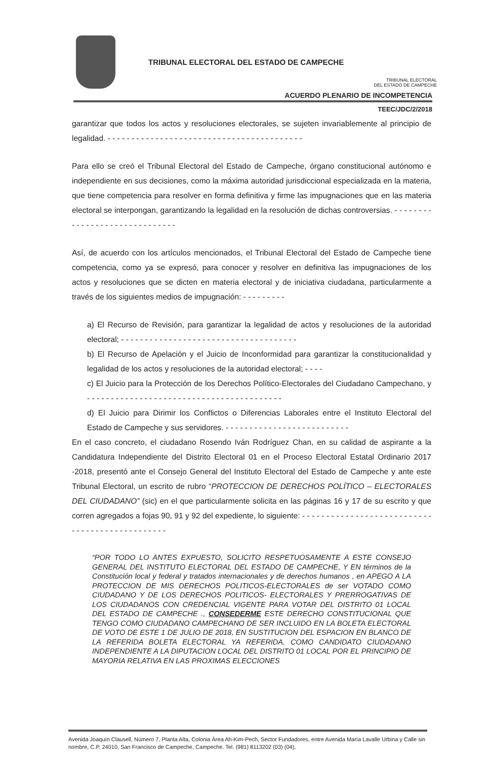TRIBUNAL ELECTORAL DEL ESTADO DE CAMPECHE
TRIBUNAL ELECTORAL
DEL ESTADO DE CAMPECHE
ACUERDO PLENARIO DE INCOMPETENCIA
TEEC/JDC/2/2018
garantizar que todos los actos y resoluciones electorales, se sujeten invariablemente al principio de legalidad. - - - - - - - - - - - - - - - - - - - - - - - - - - - - - - - - - - - - - - - - -
Para ello se creó el Tribunal Electoral del Estado de Campeche, órgano constitucional autónomo e independiente en sus decisiones, como la máxima autoridad jurisdiccional especializada en la materia, que tiene competencia para resolver en forma definitiva y firme las impugnaciones que en las materia electoral se interpongan, garantizando la legalidad en la resolución de dichas controversias. - - - - - - - - - - - - - - - - - - - - - - - - - - - - - -
Así, de acuerdo con los artículos mencionados, el Tribunal Electoral del Estado de Campeche tiene competencia, como ya se expresó, para conocer y resolver en definitiva las impugnaciones de los actos y resoluciones que se dicten en materia electoral y de iniciativa ciudadana, particularmente a través de los siguientes medios de impugnación: - - - - - - - - -
a) El Recurso de Revisión, para garantizar la legalidad de actos y resoluciones de la autoridad electoral; - - - - - - - - - - - - - - - - - - - - - - - - - - - - - - - - - - - - -
b) El Recurso de Apelación y el Juicio de Inconformidad para garantizar la constitucionalidad y legalidad de los actos y resoluciones de la autoridad electoral; - - - -
c) El Juicio para la Protección de los Derechos Político-Electorales del Ciudadano Campechano, y - - - - - - - - - - - - - - - - - - - - - - - - - - - - - - - - - - - - - - - - -
d) El Juicio para Dirimir los Conflictos o Diferencias Laborales entre el Instituto Electoral del Estado de Campeche y sus servidores. - - - - - - - - - - - - - - - - - - - - - - - - - -
En el caso concreto, el ciudadano Rosendo Iván Rodríguez Chan, en su calidad de aspirante a la Candidatura Independiente del Distrito Electoral 01 en el Proceso Electoral Estatal Ordinario 2017 -2018, presentó ante el Consejo General del Instituto Electoral del Estado de Campeche y ante este Tribunal Electoral, un escrito de rubro “PROTECCION DE DERECHOS POLÍTICO – ELECTORALES DEL CIUDADANO” (sic) en el que particularmente solicita en las páginas 16 y 17 de su escrito y que corren agregados a fojas 90, 91 y 92 del expediente, lo siguiente: - - - - - - - - - - - - - - - - - - - - - - - - - - - - - - - - - - - - - - - - - - - - - - -
“POR TODO LO ANTES EXPUESTO, SOLICITO RESPETUOSAMENTE A ESTE CONSEJO GENERAL DEL INSTITUTO ELECTORAL DEL ESTADO DE CAMPECHE, Y EN términos de la Constitución local y federal y tratados internacionales y de derechos humanos , en APEGO A LA PROTECCION DE MIS DERECHOS POLITICOS-ELECTORALES de ser VOTADO COMO CIUDADANO Y DE LOS DERECHOS POLITICOS- ELECTORALES Y PRERROGATIVAS DE LOS CIUDADANOS CON CREDENCIAL VIGENTE PARA VOTAR DEL DISTRITO 01 LOCAL DEL ESTADO DE CAMPECHE ., CONSEDERME ESTE DERECHO CONSTITUCIONAL QUE TENGO COMO CIUDADANO CAMPECHANO DE SER INCLUIDO EN LA BOLETA ELECTORAL DE VOTO DE ESTE 1 DE JULIO DE 2018, EN SUSTITUCION DEL ESPACION EN BLANCO DE LA REFERIDA BOLETA ELECTORAL YA REFERIDA, COMO CANDIDATO CIUDADANO INDEPENDIENTE A LA DIPUTACION LOCAL DEL DISTRITO 01 LOCAL POR EL PRINCIPIO DE MAYORIA RELATIVA EN LAS PROXIMAS ELECCIONES
Avenida Joaquín Clausell, Número 7, Planta Alta, Colonia Área Ah-Kim-Pech, Sector Fundadores, entre Avenida María Lavalle Urbina y Calle sin nombre, C.P. 24010, San Francisco de Campeche, Campeche. Tel. (981) 8113202 (03) (04).